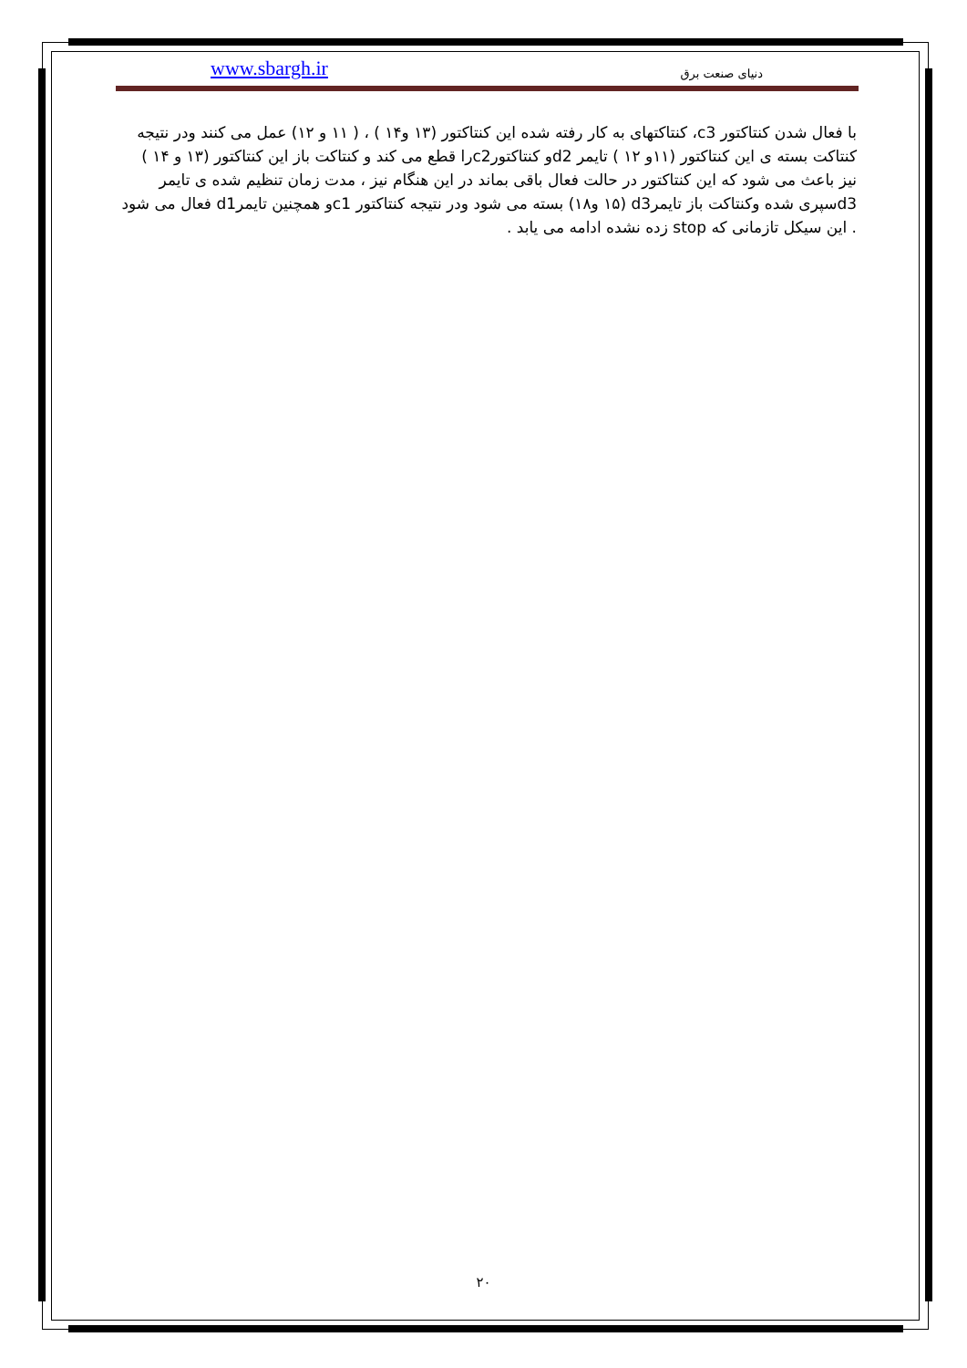www.sbargh.ir دنیای صنعت برق
با فعال شدن کنتاکتور c3، کنتاکتهای به کار رفته شده این کنتاکتور (۱۳ و۱۴ ) ، ( ۱۱ و ۱۲) عمل می کنند ودر نتیجه کنتاکت بسته ی این کنتاکتور (۱۱و ۱۲ ) تایمر d2و کنتاکتورc2را قطع می کند و کنتاکت باز این کنتاکتور (۱۳ و ۱۴ ) نیز باعث می شود که این کنتاکتور در حالت فعال باقی بماند در این هنگام نیز ، مدت زمان تنظیم شده ی تایمر d3سپری شده وکنتاکت باز تایمرd3 (۱۵ و۱۸) بسته می شود ودر نتیجه کنتاکتور c1و همچنین تایمرd1 فعال می شود . این سیکل تازمانی که stop زده نشده ادامه می یابد .
۲۰